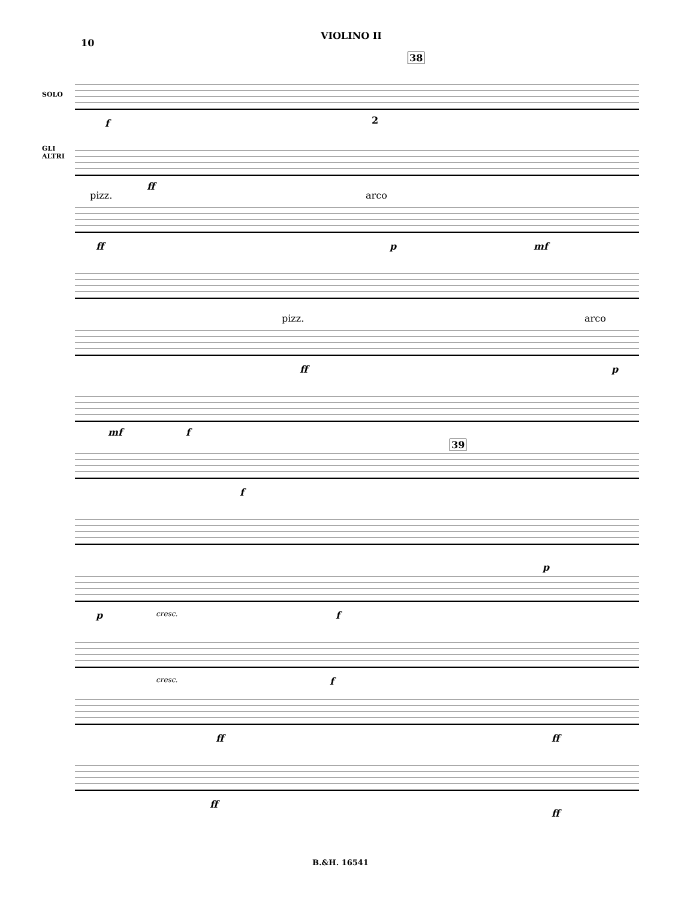10
VIOLINO II
SOLO
GLI
ALTRI
38
2
f
ff
pizz. arco
ff p mf
pizz. arco
ff p
mf f
39
f
p
p cresc. f
cresc. f
ff ff
ff
ff
B.&H. 16541